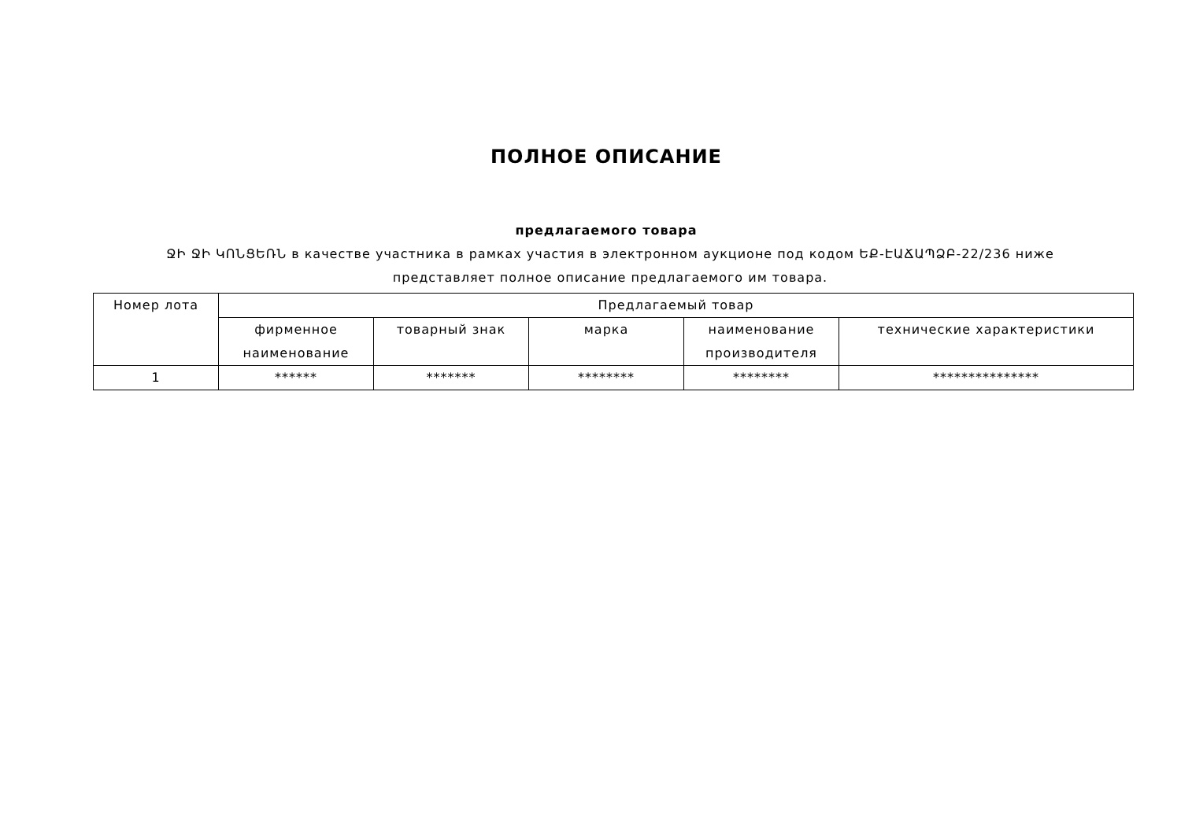ПОЛНОЕ ОПИСАНИЕ
предлагаемого товара
ՋԻ ՋԻ ԿՈՆՑԵՌՆ в качестве участника в рамках участия в электронном аукционе под кодом ԵՔ-ԷԱՃԱՊՁԲ-22/236 ниже представляет полное описание предлагаемого им товара.
| Номер лота | Предлагаемый товар | | | | |
| --- | --- | --- | --- | --- | --- |
| | фирменное наименование | товарный знак | марка | наименование производителя | технические характеристики |
| 1 | ****** | ******* | ******** | ******** | *************** |